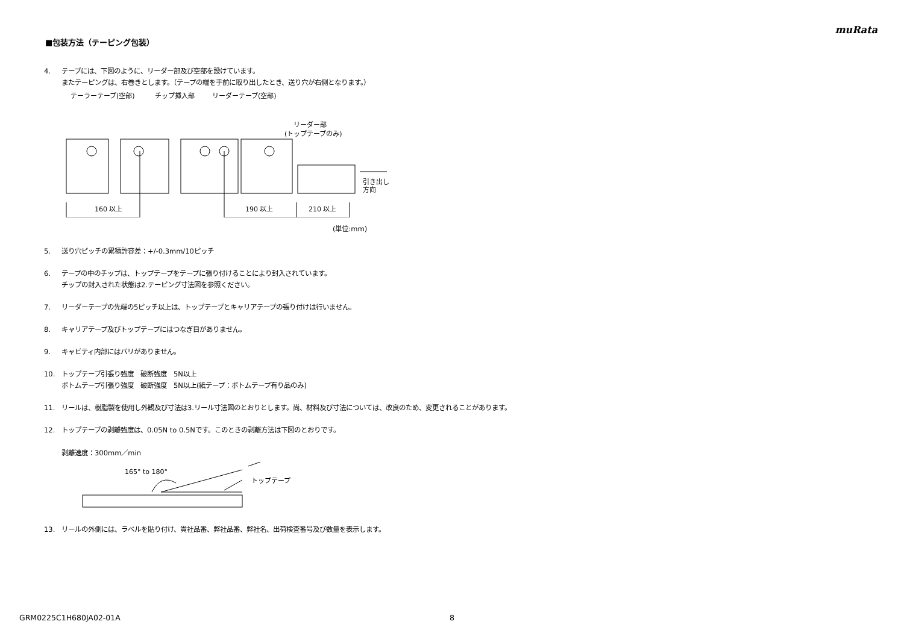muRata
■包装方法（テーピング包装）
4. テープには、下図のように、リーダー部及び空部を設けています。
またテーピングは、右巻きとします。（テープの端を手前に取り出したとき、送り穴が右側となります。）
テーラーテープ(空部)
チップ挿入部
リーダーテープ(空部)
リーダー部
(トップテープのみ)
160 以上
190 以上
210 以上
引き出し
方向
(単位:mm)
5. 送り穴ピッチの累積許容差：+/-0.3mm/10ピッチ
6. テープの中のチップは、トップテープをテープに張り付けることにより封入されています。
チップの封入された状態は2.テーピング寸法図を参照ください。
7. リーダーテープの先端の5ピッチ以上は、トップテープとキャリアテープの張り付けは行いません。
8. キャリアテープ及びトップテープにはつなぎ目がありません。
9. キャビティ内部にはバリがありません。
10. トップテープ引張り強度　破断強度　5N以上
ボトムテープ引張り強度　破断強度　5N以上(紙テープ：ボトムテープ有り品のみ)
11. リールは、樹脂製を使用し外観及び寸法は3.リール寸法図のとおりとします。尚、材料及び寸法については、改良のため、変更されることがあります。
12. トップテープの剥離強度は、0.05N to 0.5Nです。このときの剥離方法は下図のとおりです。
剥離速度：300mm／min
165° to 180°
トップテープ
13. リールの外側には、ラベルを貼り付け、貴社品番、弊社品番、弊社名、出荷検査番号及び数量を表示します。
GRM0225C1H680JA02-01A 8